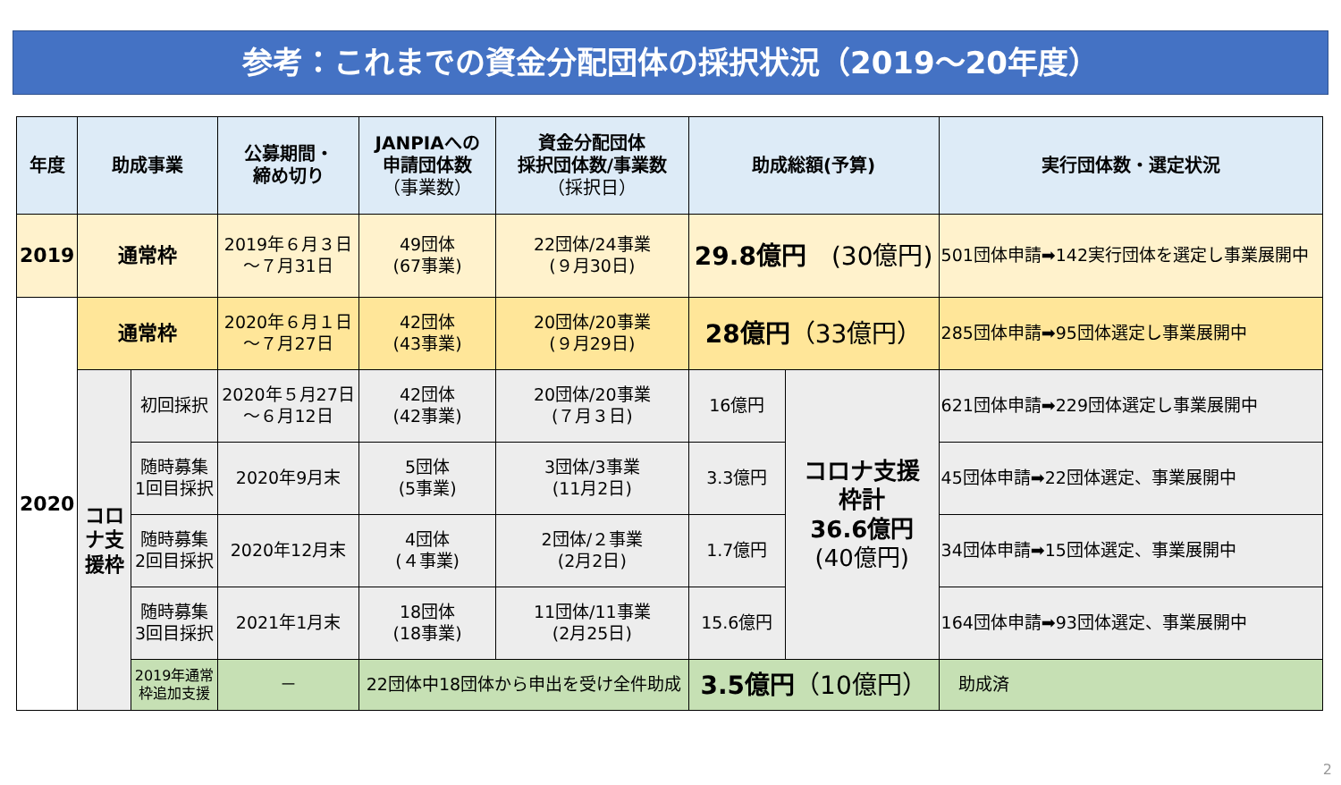参考：これまでの資金分配団体の採択状況（2019～20年度）
| 年度 | 助成事業 | | 公募期間・ 締め切り | JANPIAへの 申請団体数 （事業数） | 資金分配団体 採択団体数/事業数 （採択日） | 助成総額(予算) | | 実行団体数・選定状況 |
| --- | --- | --- | --- | --- | --- | --- | --- | --- |
| 2019 | 通常枠 | | 2019年６月３日 ～７月31日 | 49団体 (67事業) | 22団体/24事業 (９月30日) | 29.8億円 (30億円) | | 501団体申請➡142実行団体を選定し事業展開中 |
| 2020 | 通常枠 | | 2020年６月１日 ～７月27日 | 42団体 (43事業) | 20団体/20事業 (９月29日) | 28億円 （33億円） | | 285団体申請➡95団体選定し事業展開中 |
| | コロナ支援枠 | 初回採択 | 2020年５月27日 ～６月12日 | 42団体 (42事業) | 20団体/20事業 (７月３日) | 16億円 | コロナ支援 枠計 36.6億円 (40億円) | 621団体申請➡229団体選定し事業展開中 |
| | | 随時募集 1回目採択 | 2020年9月末 | 5団体 (5事業) | 3団体/3事業 (11月2日) | 3.3億円 | | 45団体申請➡22団体選定、事業展開中 |
| | | 随時募集 2回目採択 | 2020年12月末 | 4団体 (４事業) | 2団体/２事業 (2月2日) | 1.7億円 | | 34団体申請➡15団体選定、事業展開中 |
| | | 随時募集 3回目採択 | 2021年1月末 | 18団体 (18事業) | 11団体/11事業 (2月25日) | 15.6億円 | | 164団体申請➡93団体選定、事業展開中 |
| | | 2019年通常 枠追加支援 | － | 22団体中18団体から申出を受け全件助成 | | 3.5億円 （10億円） | | 助成済 |
2